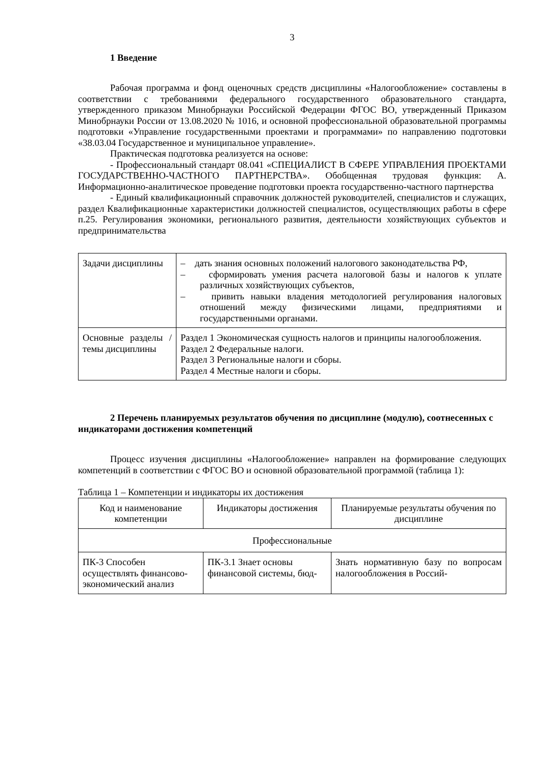3
1 Введение
Рабочая программа и фонд оценочных средств дисциплины «Налогообложение» составлены в соответствии с требованиями федерального государственного образовательного стандарта, утвержденного приказом Минобрнауки Российской Федерации ФГОС ВО, утвержденный Приказом Минобрнауки России от 13.08.2020 № 1016, и основной профессиональной образовательной программы подготовки «Управление государственными проектами и программами» по направлению подготовки «38.03.04 Государственное и муниципальное управление».
Практическая подготовка реализуется на основе:
- Профессиональный стандарт 08.041 «СПЕЦИАЛИСТ В СФЕРЕ УПРАВЛЕНИЯ ПРОЕКТАМИ ГОСУДАРСТВЕННО-ЧАСТНОГО ПАРТНЕРСТВА». Обобщенная трудовая функция: А. Информационно-аналитическое проведение подготовки проекта государственно-частного партнерства
- Единый квалификационный справочник должностей руководителей, специалистов и служащих, раздел Квалификационные характеристики должностей специалистов, осуществляющих работы в сфере п.25. Регулирования экономики, регионального развития, деятельности хозяйствующих субъектов и предпринимательства
| Задачи дисциплины | – дать знания основных положений налогового законодательства РФ, – сформировать умения расчета налоговой базы и налогов к уплате различных хозяйствующих субъектов, – привить навыки владения методологией регулирования налоговых отношений между физическими лицами, предприятиями и государственными органами. |
| Основные разделы / темы дисциплины | Раздел 1 Экономическая сущность налогов и принципы налогообложения. Раздел 2 Федеральные налоги. Раздел 3 Региональные налоги и сборы. Раздел 4 Местные налоги и сборы. |
2 Перечень планируемых результатов обучения по дисциплине (модулю), соотнесенных с индикаторами достижения компетенций
Процесс изучения дисциплины «Налогообложение» направлен на формирование следующих компетенций в соответствии с ФГОС ВО и основной образовательной программой (таблица 1):
Таблица 1 – Компетенции и индикаторы их достижения
| Код и наименование компетенции | Индикаторы достижения | Планируемые результаты обучения по дисциплине |
| Профессиональные | | |
| ПК-3 Способен осуществлять финансово-экономический анализ | ПК-3.1 Знает основы финансовой системы, бюд- | Знать нормативную базу по вопросам налогообложения в Россий- |